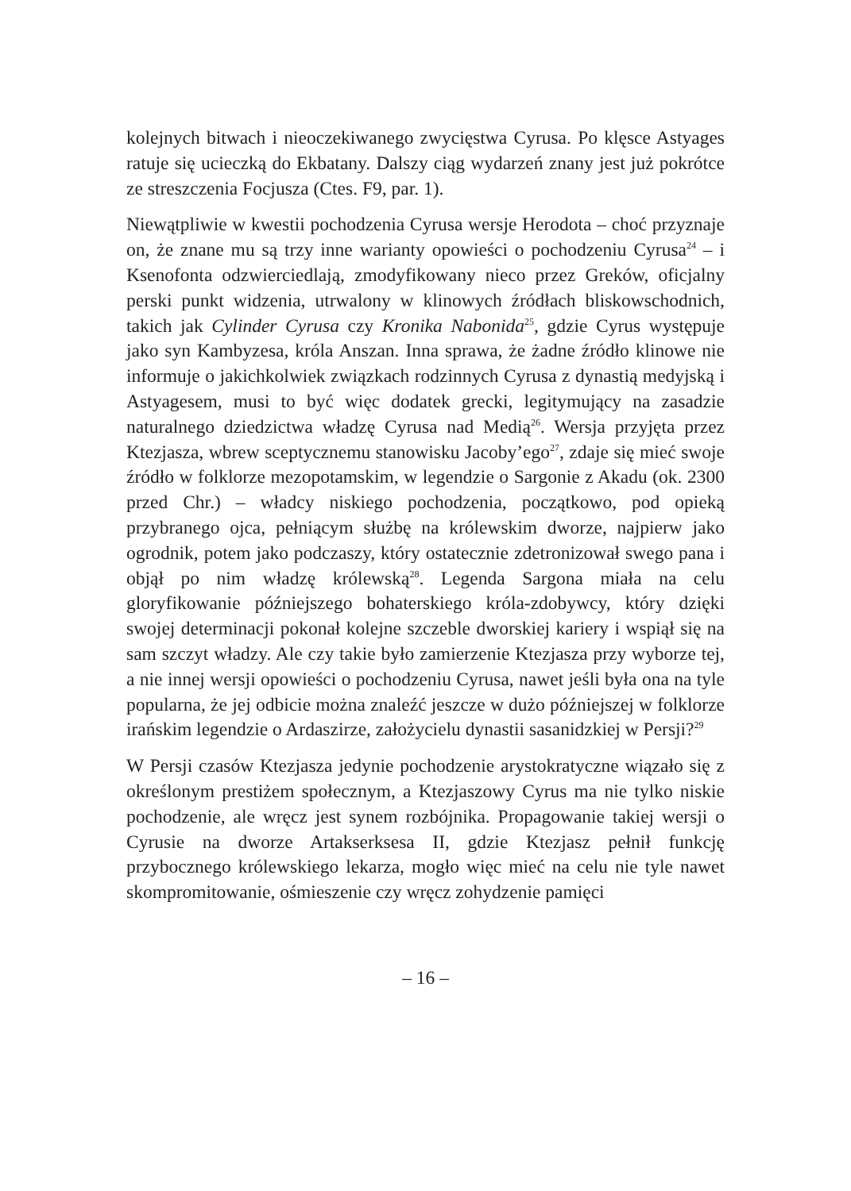kolejnych bitwach i nieoczekiwanego zwycięstwa Cyrusa. Po klęsce Astyages ratuje się ucieczką do Ekbatany. Dalszy ciąg wydarzeń znany jest już pokrótce ze streszczenia Focjusza (Ctes. F9, par. 1).
Niewątpliwie w kwestii pochodzenia Cyrusa wersje Herodota – choć przyznaje on, że znane mu są trzy inne warianty opowieści o pochodzeniu Cyrusa<sup>24</sup> – i Ksenofonta odzwierciedlają, zmodyfikowany nieco przez Greków, oficjalny perski punkt widzenia, utrwalony w klinowych źródłach bliskowschodnich, takich jak Cylinder Cyrusa czy Kronika Nabonida<sup>25</sup>, gdzie Cyrus występuje jako syn Kambyzesa, króla Anszan. Inna sprawa, że żadne źródło klinowe nie informuje o jakichkolwiek związkach rodzinnych Cyrusa z dynastią medyjską i Astyagesem, musi to być więc dodatek grecki, legitymujący na zasadzie naturalnego dziedzictwa władzę Cyrusa nad Medią<sup>26</sup>. Wersja przyjęta przez Ktezjasza, wbrew sceptycznemu stanowisku Jacoby’ego<sup>27</sup>, zdaje się mieć swoje źródło w folklorze mezopotamskim, w legendzie o Sargonie z Akadu (ok. 2300 przed Chr.) – władcy niskiego pochodzenia, początkowo, pod opieką przybranego ojca, pełniącym służbę na królewskim dworze, najpierw jako ogrodnik, potem jako podczaszy, który ostatecznie zdetronizował swego pana i objął po nim władzę królewską<sup>28</sup>. Legenda Sargona miała na celu gloryfikowanie późniejszego bohaterskiego króla-zdobywcy, który dzięki swojej determinacji pokonał kolejne szczeble dworskiej kariery i wspiął się na sam szczyt władzy. Ale czy takie było zamierzenie Ktezjasza przy wyborze tej, a nie innej wersji opowieści o pochodzeniu Cyrusa, nawet jeśli była ona na tyle popularna, że jej odbicie można znaleźć jeszcze w dużo późniejszej w folklorze irańskim legendzie o Ardaszirze, założycielu dynastii sasanidzkiej w Persji?<sup>29</sup>
W Persji czasów Ktezjasza jedynie pochodzenie arystokratyczne wiązało się z określonym prestiżem społecznym, a Ktezjaszowy Cyrus ma nie tylko niskie pochodzenie, ale wręcz jest synem rozbójnika. Propagowanie takiej wersji o Cyrusie na dworze Artakserksesa II, gdzie Ktezjasz pełnił funkcję przybocznego królewskiego lekarza, mogło więc mieć na celu nie tyle nawet skompromitowanie, ośmieszenie czy wręcz zohydzenie pamięci
– 16 –